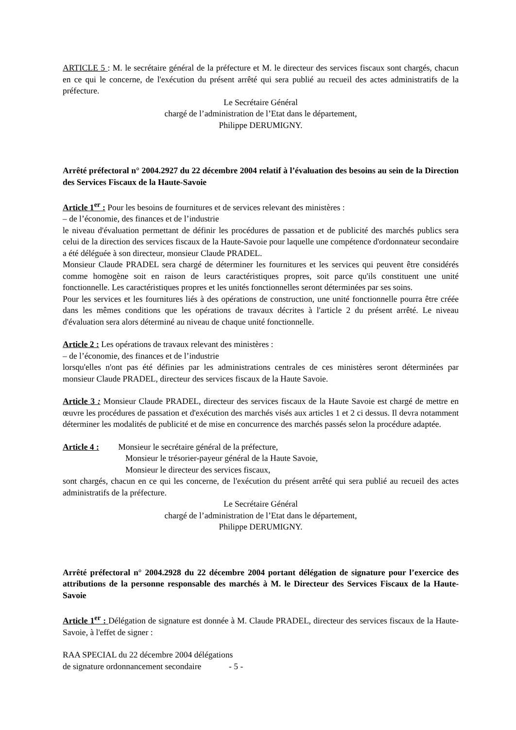ARTICLE 5 : M. le secrétaire général de la préfecture et M. le directeur des services fiscaux sont chargés, chacun en ce qui le concerne, de l'exécution du présent arrêté qui sera publié au recueil des actes administratifs de la préfecture.
Le Secrétaire Général
chargé de l’administration de l’Etat dans le département,
Philippe DERUMIGNY.
Arrêté préfectoral n° 2004.2927 du 22 décembre 2004 relatif à l’évaluation des besoins au sein de la Direction des Services Fiscaux de la Haute-Savoie
Article 1<sup>er</sup> : Pour les besoins de fournitures et de services relevant des ministères :
– de l’économie, des finances et de l’industrie
le niveau d'évaluation permettant de définir les procédures de passation et de publicité des marchés publics sera celui de la direction des services fiscaux de la Haute-Savoie pour laquelle une compétence d'ordonnateur secondaire a été déléguée à son directeur, monsieur Claude PRADEL.
Monsieur Claude PRADEL sera chargé de déterminer les fournitures et les services qui peuvent être considérés comme homogène soit en raison de leurs caractéristiques propres, soit parce qu'ils constituent une unité fonctionnelle. Les caractéristiques propres et les unités fonctionnelles seront déterminées par ses soins.
Pour les services et les fournitures liés à des opérations de construction, une unité fonctionnelle pourra être créée dans les mêmes conditions que les opérations de travaux décrites à l'article 2 du présent arrêté. Le niveau d'évaluation sera alors déterminé au niveau de chaque unité fonctionnelle.
Article 2 : Les opérations de travaux relevant des ministères :
– de l’économie, des finances et de l’industrie
lorsqu'elles n'ont pas été définies par les administrations centrales de ces ministères seront déterminées par monsieur Claude PRADEL, directeur des services fiscaux de la Haute Savoie.
Article 3 : Monsieur Claude PRADEL, directeur des services fiscaux de la Haute Savoie est chargé de mettre en œuvre les procédures de passation et d'exécution des marchés visés aux articles 1 et 2 ci dessus. Il devra notamment déterminer les modalités de publicité et de mise en concurrence des marchés passés selon la procédure adaptée.
Article 4 : Monsieur le secrétaire général de la préfecture,
Monsieur le trésorier-payeur général de la Haute Savoie,
Monsieur le directeur des services fiscaux,
sont chargés, chacun en ce qui les concerne, de l'exécution du présent arrêté qui sera publié au recueil des actes administratifs de la préfecture.
Le Secrétaire Général
chargé de l’administration de l’Etat dans le département,
Philippe DERUMIGNY.
Arrêté préfectoral n° 2004.2928 du 22 décembre 2004 portant délégation de signature pour l’exercice des attributions de la personne responsable des marchés à M. le Directeur des Services Fiscaux de la Haute-Savoie
Article 1<sup>er</sup> : Délégation de signature est donnée à M. Claude PRADEL, directeur des services fiscaux de la Haute-Savoie, à l'effet de signer :
RAA SPECIAL du 22 décembre 2004 délégations
de signature ordonnancement secondaire - 5 -